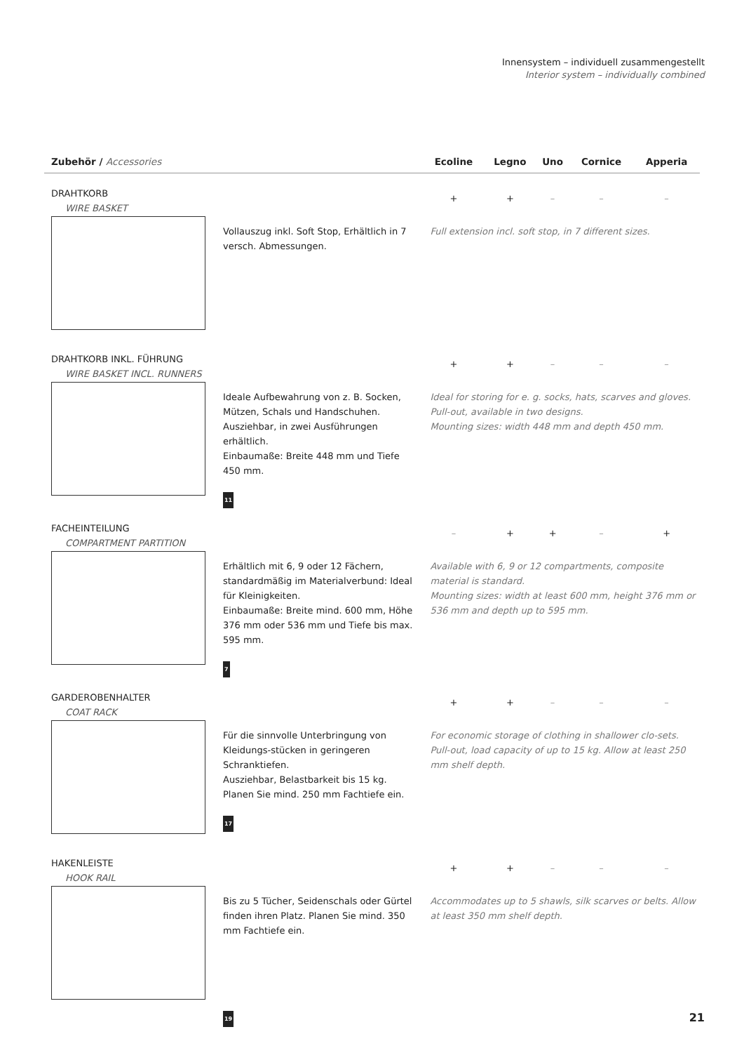Innensystem – individuell zusammengestellt
Interior system – individually combined
| Zubehör / Accessories | | Ecoline | Legno | Uno | Cornice | Apperia |
| --- | --- | --- | --- | --- | --- | --- |
| DRAHTKORB WIRE BASKET | | + | + | – | – | – |
| | Vollauszug inkl. Soft Stop, Erhältlich in 7 versch. Abmessungen. | Full extension incl. soft stop, in 7 different sizes. | | | | |
| DRAHTKORB INKL. FÜHRUNG WIRE BASKET INCL. RUNNERS | | + | + | – | – | – |
| | Ideale Aufbewahrung von z. B. Socken, Mützen, Schals und Handschuhen. Ausziehbar, in zwei Ausführungen erhältlich. Einbaumaße: Breite 448 mm und Tiefe 450 mm. 11 | Ideal for storing for e. g. socks, hats, scarves and gloves. Pull-out, available in two designs. Mounting sizes: width 448 mm and depth 450 mm. | | | | |
| FACHEINTEILUNG COMPARTMENT PARTITION | | – | + | + | – | + |
| | Erhältlich mit 6, 9 oder 12 Fächern, standardmäßig im Materialverbund: Ideal für Kleinigkeiten. Einbaumaße: Breite mind. 600 mm, Höhe 376 mm oder 536 mm und Tiefe bis max. 595 mm. 7 | Available with 6, 9 or 12 compartments, composite material is standard. Mounting sizes: width at least 600 mm, height 376 mm or 536 mm and depth up to 595 mm. | | | | |
| GARDEROBENHALTER COAT RACK | | + | + | – | – | – |
| | Für die sinnvolle Unterbringung von Kleidungs-stücken in geringeren Schranktiefen. Ausziehbar, Belastbarkeit bis 15 kg. Planen Sie mind. 250 mm Fachtiefe ein. 17 | For economic storage of clothing in shallower clo-sets. Pull-out, load capacity of up to 15 kg. Allow at least 250 mm shelf depth. | | | | |
| HAKENLEISTE HOOK RAIL | | + | + | – | – | – |
| | Bis zu 5 Tücher, Seidenschals oder Gürtel finden ihren Platz. Planen Sie mind. 350 mm Fachtiefe ein. 19 | Accommodates up to 5 shawls, silk scarves or belts. Allow at least 350 mm shelf depth. | | | | |
21